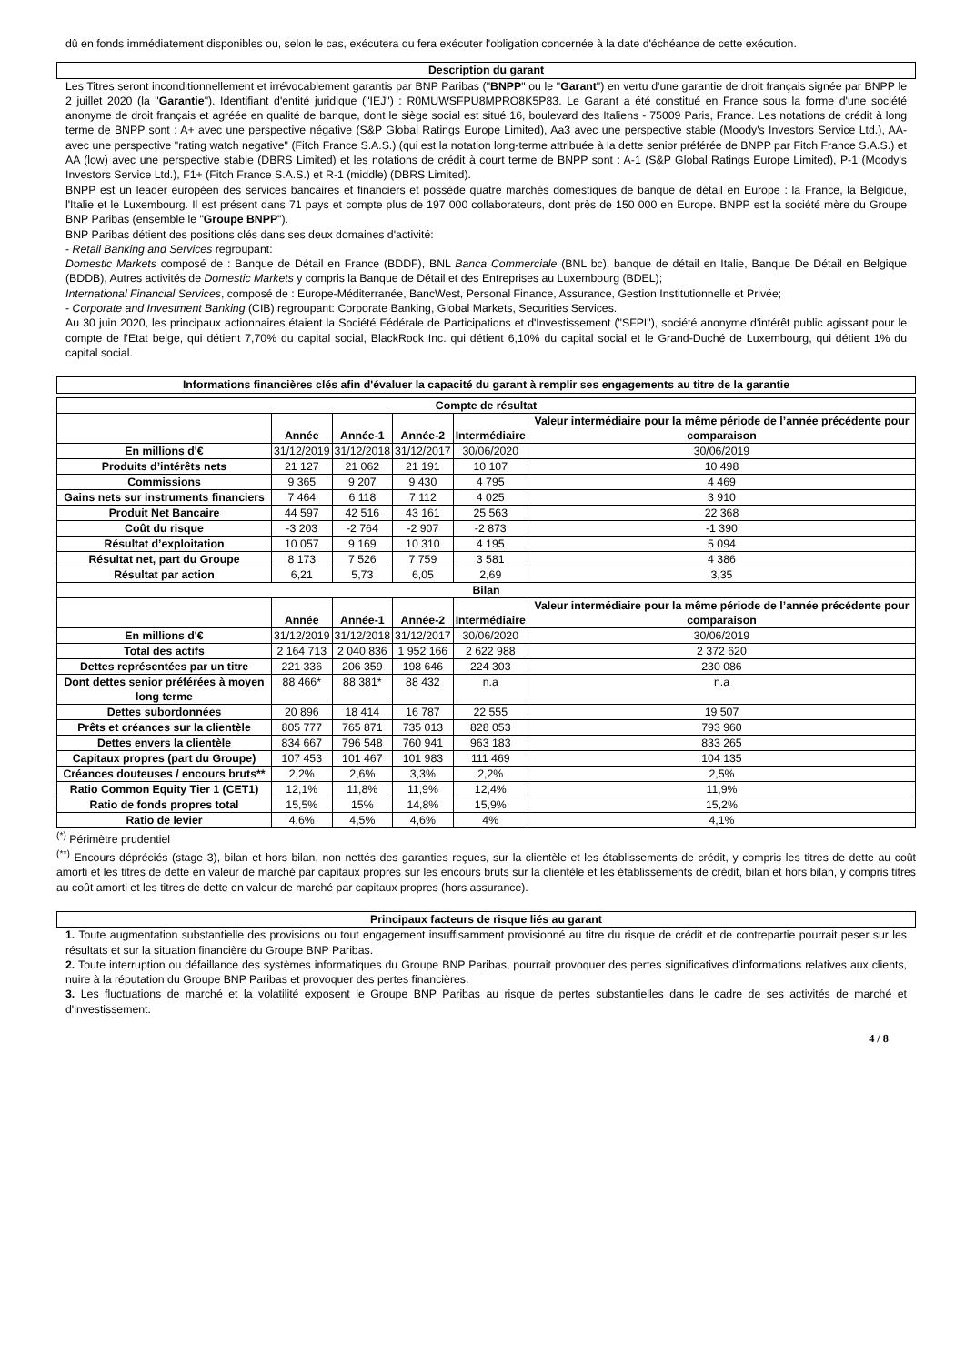dû en fonds immédiatement disponibles ou, selon le cas, exécutera ou fera exécuter l'obligation concernée à la date d'échéance de cette exécution.
Description du garant
Les Titres seront inconditionnellement et irrévocablement garantis par BNP Paribas ("BNPP" ou le "Garant") en vertu d'une garantie de droit français signée par BNPP le 2 juillet 2020 (la "Garantie"). Identifiant d'entité juridique ("IEJ") : R0MUWSFPU8MPRO8K5P83. Le Garant a été constitué en France sous la forme d'une société anonyme de droit français et agréée en qualité de banque, dont le siège social est situé 16, boulevard des Italiens - 75009 Paris, France. Les notations de crédit à long terme de BNPP sont : A+ avec une perspective négative (S&P Global Ratings Europe Limited), Aa3 avec une perspective stable (Moody's Investors Service Ltd.), AA- avec une perspective "rating watch negative" (Fitch France S.A.S.) (qui est la notation long-terme attribuée à la dette senior préférée de BNPP par Fitch France S.A.S.) et AA (low) avec une perspective stable (DBRS Limited) et les notations de crédit à court terme de BNPP sont : A-1 (S&P Global Ratings Europe Limited), P-1 (Moody's Investors Service Ltd.), F1+ (Fitch France S.A.S.) et R-1 (middle) (DBRS Limited).
BNPP est un leader européen des services bancaires et financiers et possède quatre marchés domestiques de banque de détail en Europe : la France, la Belgique, l'Italie et le Luxembourg. Il est présent dans 71 pays et compte plus de 197 000 collaborateurs, dont près de 150 000 en Europe. BNPP est la société mère du Groupe BNP Paribas (ensemble le "Groupe BNPP").
BNP Paribas détient des positions clés dans ses deux domaines d'activité:
- Retail Banking and Services regroupant:
Domestic Markets composé de : Banque de Détail en France (BDDF), BNL Banca Commerciale (BNL bc), banque de détail en Italie, Banque De Détail en Belgique (BDDB), Autres activités de Domestic Markets y compris la Banque de Détail et des Entreprises au Luxembourg (BDEL);
International Financial Services, composé de : Europe-Méditerranée, BancWest, Personal Finance, Assurance, Gestion Institutionnelle et Privée;
- Corporate and Investment Banking (CIB) regroupant: Corporate Banking, Global Markets, Securities Services.
Au 30 juin 2020, les principaux actionnaires étaient la Société Fédérale de Participations et d'Investissement ("SFPI"), société anonyme d'intérêt public agissant pour le compte de l'Etat belge, qui détient 7,70% du capital social, BlackRock Inc. qui détient 6,10% du capital social et le Grand-Duché de Luxembourg, qui détient 1% du capital social.
Informations financières clés afin d'évaluer la capacité du garant à remplir ses engagements au titre de la garantie
| Compte de résultat | | | | | |
| --- | --- | --- | --- | --- | --- |
| | Année | Année-1 | Année-2 | Intermédiaire | Valeur intermédiaire pour la même période de l’année précédente pour comparaison |
| En millions d'€ | 31/12/2019 | 31/12/2018 | 31/12/2017 | 30/06/2020 | 30/06/2019 |
| Produits d’intérêts nets | 21 127 | 21 062 | 21 191 | 10 107 | 10 498 |
| Commissions | 9 365 | 9 207 | 9 430 | 4 795 | 4 469 |
| Gains nets sur instruments financiers | 7 464 | 6 118 | 7 112 | 4 025 | 3 910 |
| Produit Net Bancaire | 44 597 | 42 516 | 43 161 | 25 563 | 22 368 |
| Coût du risque | -3 203 | -2 764 | -2 907 | -2 873 | -1 390 |
| Résultat d’exploitation | 10 057 | 9 169 | 10 310 | 4 195 | 5 094 |
| Résultat net, part du Groupe | 8 173 | 7 526 | 7 759 | 3 581 | 4 386 |
| Résultat par action | 6,21 | 5,73 | 6,05 | 2,69 | 3,35 |
| Bilan | | | | | |
| | Année | Année-1 | Année-2 | Intermédiaire | Valeur intermédiaire pour la même période de l’année précédente pour comparaison |
| En millions d'€ | 31/12/2019 | 31/12/2018 | 31/12/2017 | 30/06/2020 | 30/06/2019 |
| Total des actifs | 2 164 713 | 2 040 836 | 1 952 166 | 2 622 988 | 2 372 620 |
| Dettes représentées par un titre | 221 336 | 206 359 | 198 646 | 224 303 | 230 086 |
| Dont dettes senior préférées à moyen long terme | 88 466* | 88 381* | 88 432 | n.a | n.a |
| Dettes subordonnées | 20 896 | 18 414 | 16 787 | 22 555 | 19 507 |
| Prêts et créances sur la clientèle | 805 777 | 765 871 | 735 013 | 828 053 | 793 960 |
| Dettes envers la clientèle | 834 667 | 796 548 | 760 941 | 963 183 | 833 265 |
| Capitaux propres (part du Groupe) | 107 453 | 101 467 | 101 983 | 111 469 | 104 135 |
| Créances douteuses / encours bruts** | 2,2% | 2,6% | 3,3% | 2,2% | 2,5% |
| Ratio Common Equity Tier 1 (CET1) | 12,1% | 11,8% | 11,9% | 12,4% | 11,9% |
| Ratio de fonds propres total | 15,5% | 15% | 14,8% | 15,9% | 15,2% |
| Ratio de levier | 4,6% | 4,5% | 4,6% | 4% | 4,1% |
<sup>(*)</sup> Périmètre prudentiel
<sup>(**)</sup> Encours dépréciés (stage 3), bilan et hors bilan, non nettés des garanties reçues, sur la clientèle et les établissements de crédit, y compris les titres de dette au coût amorti et les titres de dette en valeur de marché par capitaux propres sur les encours bruts sur la clientèle et les établissements de crédit, bilan et hors bilan, y compris titres au coût amorti et les titres de dette en valeur de marché par capitaux propres (hors assurance).
Principaux facteurs de risque liés au garant
1. Toute augmentation substantielle des provisions ou tout engagement insuffisamment provisionné au titre du risque de crédit et de contrepartie pourrait peser sur les résultats et sur la situation financière du Groupe BNP Paribas.
2. Toute interruption ou défaillance des systèmes informatiques du Groupe BNP Paribas, pourrait provoquer des pertes significatives d'informations relatives aux clients, nuire à la réputation du Groupe BNP Paribas et provoquer des pertes financières.
3. Les fluctuations de marché et la volatilité exposent le Groupe BNP Paribas au risque de pertes substantielles dans le cadre de ses activités de marché et d'investissement.
4 / 8